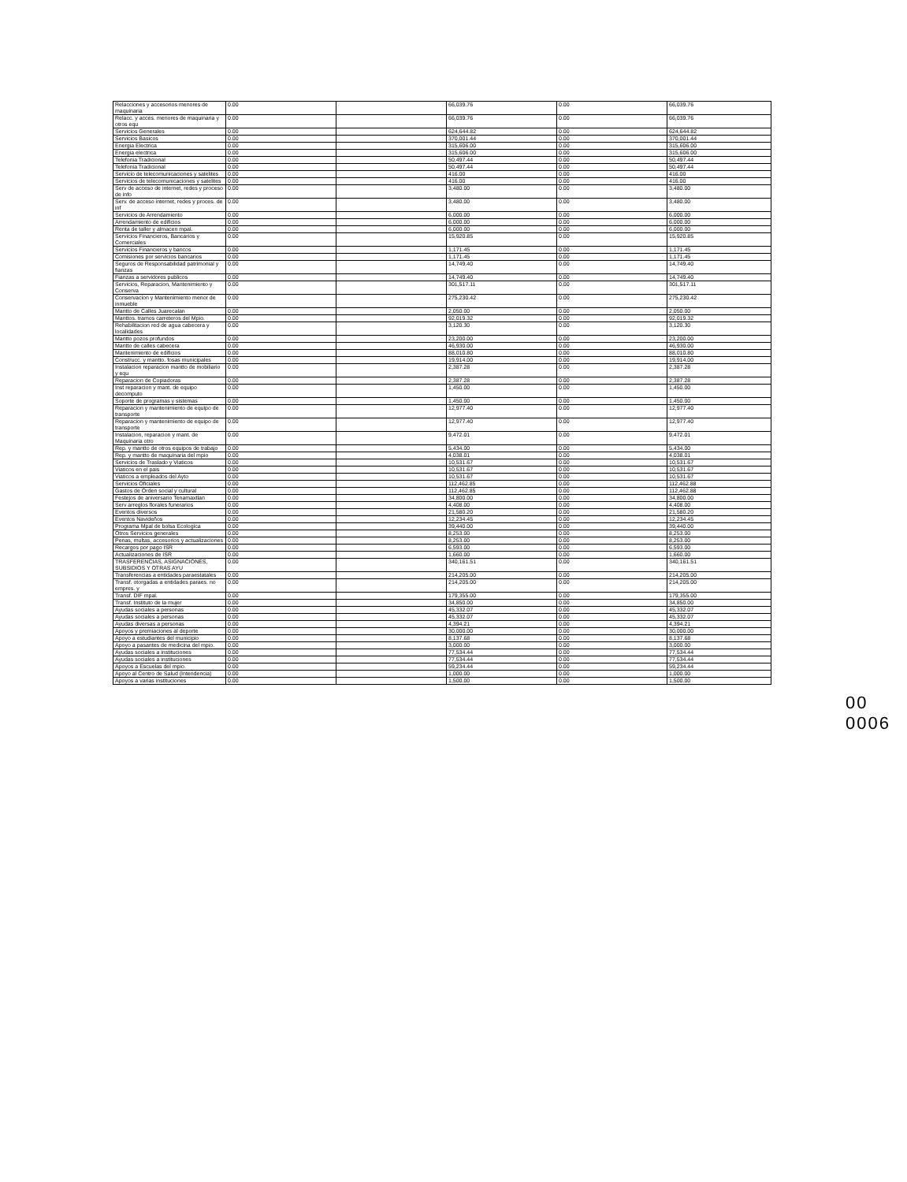| Relacciones y accesorios menores de maquinaria | 0.00 | | 66,039.76 | 0.00 | 66,039.76 |
| Relacc. y acces. menores de maquinaria y otros equ | 0.00 | | 66,039.76 | 0.00 | 66,039.76 |
| Servicios Generales | 0.00 | | 624,644.82 | 0.00 | 624,644.82 |
| Servicios Basicos | 0.00 | | 370,001.44 | 0.00 | 370,001.44 |
| Energia Electrica | 0.00 | | 315,606.00 | 0.00 | 315,606.00 |
| Energia electrica | 0.00 | | 315,606.00 | 0.00 | 315,606.00 |
| Telefonia Tradicional | 0.00 | | 50,497.44 | 0.00 | 50,497.44 |
| Telefonia Tradicional | 0.00 | | 50,497.44 | 0.00 | 50,497.44 |
| Servicio de telecomunicaciones y satelites | 0.00 | | 416.00 | 0.00 | 416.00 |
| Servicios de telecomunicaciones y satelites | 0.00 | | 416.00 | 0.00 | 416.00 |
| Serv de acceso de internet, redes y proceso de info | 0.00 | | 3,480.00 | 0.00 | 3,480.00 |
| Serv. de acceso internet, redes y proces. de inf | 0.00 | | 3,480.00 | 0.00 | 3,480.00 |
| Servicios de Arrendamiento | 0.00 | | 6,000.00 | 0.00 | 6,000.00 |
| Arrendamiento de edificios | 0.00 | | 6,000.00 | 0.00 | 6,000.00 |
| Renta de taller y almacen mpal. | 0.00 | | 6,000.00 | 0.00 | 6,000.00 |
| Servicios Financieros, Bancarios y Comerciales | 0.00 | | 15,920.85 | 0.00 | 15,920.85 |
| Servicios Financieros y bancos | 0.00 | | 1,171.45 | 0.00 | 1,171.45 |
| Comisiones por servicios bancarios | 0.00 | | 1,171.45 | 0.00 | 1,171.45 |
| Seguros de Responsabilidad patrimonial y fianzas | 0.00 | | 14,749.40 | 0.00 | 14,749.40 |
| Fianzas a servidores publicos | 0.00 | | 14,749.40 | 0.00 | 14,749.40 |
| Servicios, Reparacion, Mantenimiento y Conserva | 0.00 | | 301,517.11 | 0.00 | 301,517.11 |
| Conservacion y Mantenimiento menor de inmueble | 0.00 | | 275,230.42 | 0.00 | 275,230.42 |
| Mantto de Calles Juarecalan | 0.00 | | 2,050.00 | 0.00 | 2,050.00 |
| Manttos. tramos carreteros del Mpio. | 0.00 | | 92,019.32 | 0.00 | 92,019.32 |
| Rehabilitacion red de agua cabecera y localidades | 0.00 | | 3,120.30 | 0.00 | 3,120.30 |
| Mantto pozos profundos | 0.00 | | 23,200.00 | 0.00 | 23,200.00 |
| Mantto de calles cabecera | 0.00 | | 46,930.00 | 0.00 | 46,930.00 |
| Mantenimiento de edificios | 0.00 | | 88,010.80 | 0.00 | 88,010.80 |
| Construcc. y mantto. fosas municipales | 0.00 | | 19,914.00 | 0.00 | 19,914.00 |
| Instalacion reparacion mantto de mobiliario y equ | 0.00 | | 2,387.28 | 0.00 | 2,387.28 |
| Reparacion de Copiadoras | 0.00 | | 2,387.28 | 0.00 | 2,387.28 |
| Inst reparacion y mant. de equipo decomputo | 0.00 | | 1,450.00 | 0.00 | 1,450.00 |
| Soporte de programas y sistemas | 0.00 | | 1,450.00 | 0.00 | 1,450.00 |
| Reparacion y mantenimiento de equipo de transporte | 0.00 | | 12,977.40 | 0.00 | 12,977.40 |
| Reparacion y mantenimiento de equipo de transporte | 0.00 | | 12,977.40 | 0.00 | 12,977.40 |
| Instalacion, reparacion y mant. de Maquinaria otro | 0.00 | | 9,472.01 | 0.00 | 9,472.01 |
| Rep. y mantto de otros equipos de trabajo | 0.00 | | 5,434.00 | 0.00 | 5,434.00 |
| Rep. y mantto de maquinaria del mpio | 0.00 | | 4,038.01 | 0.00 | 4,038.01 |
| Servicios de Traslado y Viaticos | 0.00 | | 10,531.67 | 0.00 | 10,531.67 |
| Viaticos en el pais | 0.00 | | 10,531.67 | 0.00 | 10,531.67 |
| Viaticos a empleados del Ayto | 0.00 | | 10,531.67 | 0.00 | 10,531.67 |
| Servicios Oficiales | 0.00 | | 112,462.85 | 0.00 | 112,462.88 |
| Gastos de Orden social y cultural | 0.00 | | 112,462.85 | 0.00 | 112,462.88 |
| Festejos de aniversario Tenamaxtlan | 0.00 | | 34,800.00 | 0.00 | 34,800.00 |
| Serv arreglos florales funerarios | 0.00 | | 4,408.00 | 0.00 | 4,408.00 |
| Eventos diversos | 0.00 | | 21,580.20 | 0.00 | 21,580.20 |
| Eventos Navideños | 0.00 | | 12,234.45 | 0.00 | 12,234.45 |
| Programa Mpal de bolsa Ecologica | 0.00 | | 39,440.00 | 0.00 | 39,440.00 |
| Otros Servicios generales | 0.00 | | 8,253.00 | 0.00 | 8,253.00 |
| Penas, multas, accesorios y actualizaciones | 0.00 | | 8,253.00 | 0.00 | 8,253.00 |
| Recargos por pago ISR | 0.00 | | 6,593.00 | 0.00 | 6,593.00 |
| Actualizaciones de ISR | 0.00 | | 1,660.00 | 0.00 | 1,660.00 |
| TRASFERENCIAS, ASIGNACIONES, SUBSIDIOS Y OTRAS AYU | 0.00 | | 340,161.51 | 0.00 | 340,161.51 |
| Transferencias a entidades paraestatales | 0.00 | | 214,205.00 | 0.00 | 214,205.00 |
| Transf. otorgadas a entidades paraes. no empres. y | 0.00 | | 214,205.00 | 0.00 | 214,205.00 |
| Transf. DIF mpal. | 0.00 | | 179,355.00 | 0.00 | 179,355.00 |
| Transf. Instituto de la mujer | 0.00 | | 34,850.00 | 0.00 | 34,850.00 |
| Ayudas sociales a personas | 0.00 | | 45,332.07 | 0.00 | 45,332.07 |
| Ayudas sociales a personas | 0.00 | | 45,332.07 | 0.00 | 45,332.07 |
| Ayudas diversas a personas | 0.00 | | 4,394.21 | 0.00 | 4,394.21 |
| Apoyos y premiaciones al deporte | 0.00 | | 30,000.00 | 0.00 | 30,000.00 |
| Apoyo a estudiantes del municipio | 0.00 | | 8,137.68 | 0.00 | 8,137.68 |
| Apoyo a pasantes de medicina del mpio. | 0.00 | | 3,000.00 | 0.00 | 3,000.00 |
| Ayudas sociales a instituciones | 0.00 | | 77,534.44 | 0.00 | 77,534.44 |
| Ayudas sociales a instituciones | 0.00 | | 77,534.44 | 0.00 | 77,534.44 |
| Apoyos a Escuelas del mpio. | 0.00 | | 59,234.44 | 0.00 | 59,234.44 |
| Apoyo al Centro de Salud (Intendencia) | 0.00 | | 1,000.00 | 0.00 | 1,000.00 |
| Apoyos a varias instituciones | 0.00 | | 1,500.00 | 0.00 | 1,500.00 |
00 0006